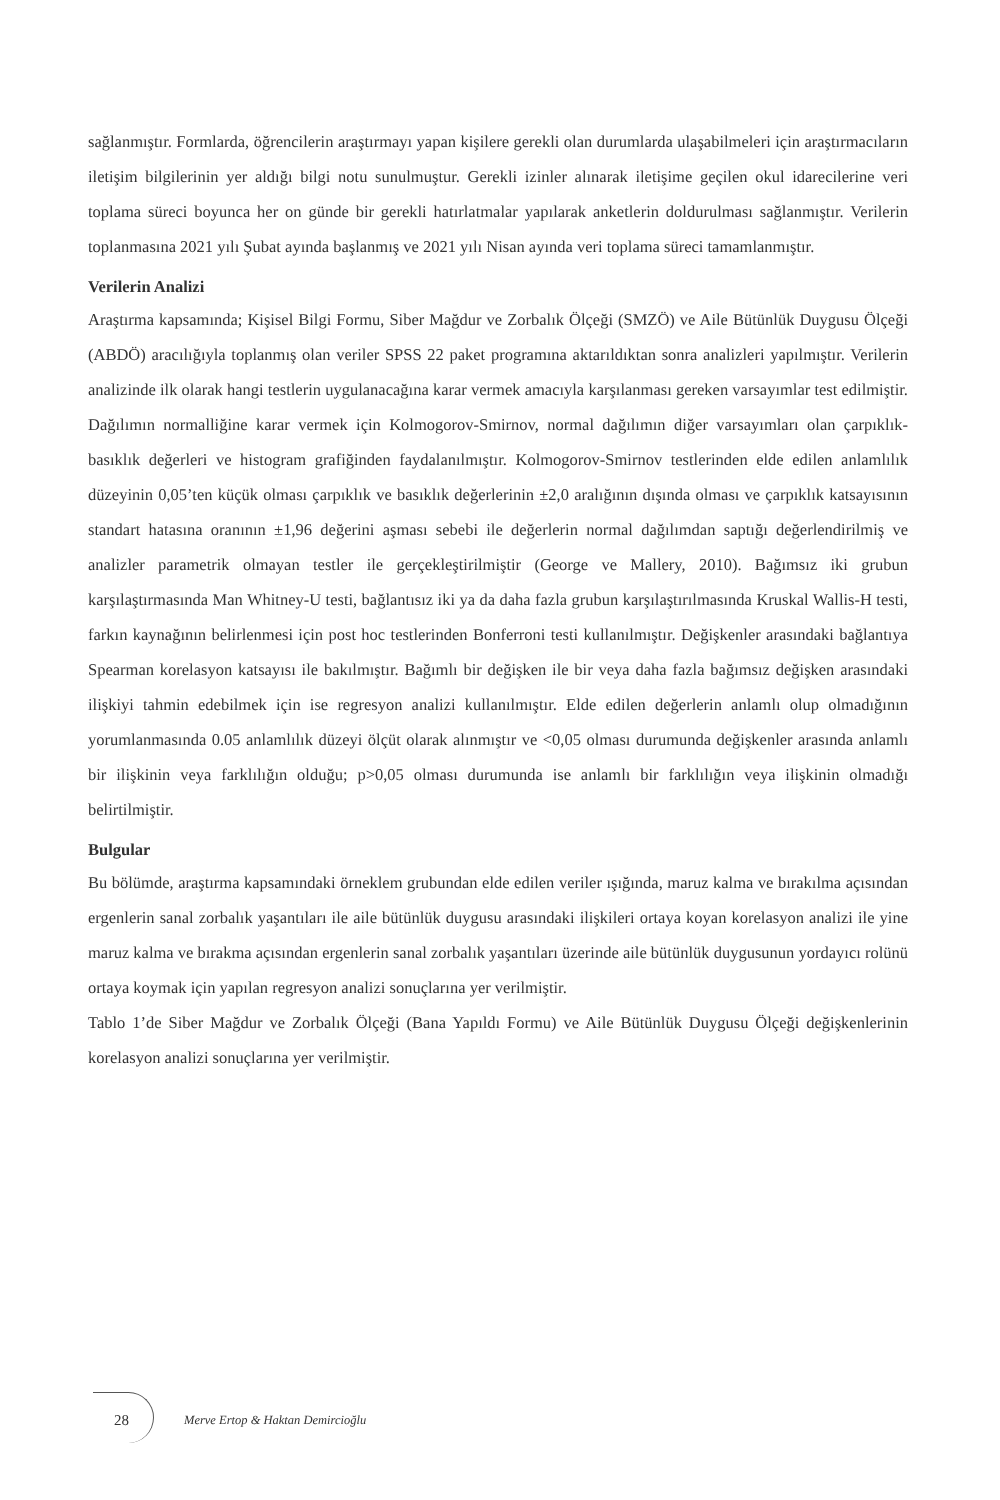sağlanmıştır. Formlarda, öğrencilerin araştırmayı yapan kişilere gerekli olan durumlarda ulaşabilmeleri için araştırmacıların iletişim bilgilerinin yer aldığı bilgi notu sunulmuştur. Gerekli izinler alınarak iletişime geçilen okul idarecilerine veri toplama süreci boyunca her on günde bir gerekli hatırlatmalar yapılarak anketlerin doldurulması sağlanmıştır. Verilerin toplanmasına 2021 yılı Şubat ayında başlanmış ve 2021 yılı Nisan ayında veri toplama süreci tamamlanmıştır.
Verilerin Analizi
Araştırma kapsamında; Kişisel Bilgi Formu, Siber Mağdur ve Zorbalık Ölçeği (SMZÖ) ve Aile Bütünlük Duygusu Ölçeği (ABDÖ) aracılığıyla toplanmış olan veriler SPSS 22 paket programına aktarıldıktan sonra analizleri yapılmıştır. Verilerin analizinde ilk olarak hangi testlerin uygulanacağına karar vermek amacıyla karşılanması gereken varsayımlar test edilmiştir. Dağılımın normalliğine karar vermek için Kolmogorov-Smirnov, normal dağılımın diğer varsayımları olan çarpıklık- basıklık değerleri ve histogram grafiğinden faydalanılmıştır. Kolmogorov-Smirnov testlerinden elde edilen anlamlılık düzeyinin 0,05’ten küçük olması çarpıklık ve basıklık değerlerinin ±2,0 aralığının dışında olması ve çarpıklık katsayısının standart hatasına oranının ±1,96 değerini aşması sebebi ile değerlerin normal dağılımdan saptığı değerlendirilmiş ve analizler parametrik olmayan testler ile gerçekleştirilmiştir (George ve Mallery, 2010). Bağımsız iki grubun karşılaştırmasında Man Whitney-U testi, bağlantısız iki ya da daha fazla grubun karşılaştırılmasında Kruskal Wallis-H testi, farkın kaynağının belirlenmesi için post hoc testlerinden Bonferroni testi kullanılmıştır. Değişkenler arasındaki bağlantıya Spearman korelasyon katsayısı ile bakılmıştır. Bağımlı bir değişken ile bir veya daha fazla bağımsız değişken arasındaki ilişkiyi tahmin edebilmek için ise regresyon analizi kullanılmıştır. Elde edilen değerlerin anlamlı olup olmadığının yorumlanmasında 0.05 anlamlılık düzeyi ölçüt olarak alınmıştır ve <0,05 olması durumunda değişkenler arasında anlamlı bir ilişkinin veya farklılığın olduğu; p>0,05 olması durumunda ise anlamlı bir farklılığın veya ilişkinin olmadığı belirtilmiştir.
Bulgular
Bu bölümde, araştırma kapsamındaki örneklem grubundan elde edilen veriler ışığında, maruz kalma ve bırakılma açısından ergenlerin sanal zorbalık yaşantıları ile aile bütünlük duygusu arasındaki ilişkileri ortaya koyan korelasyon analizi ile yine maruz kalma ve bırakma açısından ergenlerin sanal zorbalık yaşantıları üzerinde aile bütünlük duygusunun yordayıcı rolünü ortaya koymak için yapılan regresyon analizi sonuçlarına yer verilmiştir.
Tablo 1’de Siber Mağdur ve Zorbalık Ölçeği (Bana Yapıldı Formu) ve Aile Bütünlük Duygusu Ölçeği değişkenlerinin korelasyon analizi sonuçlarına yer verilmiştir.
28
Merve Ertop & Haktan Demircioğlu